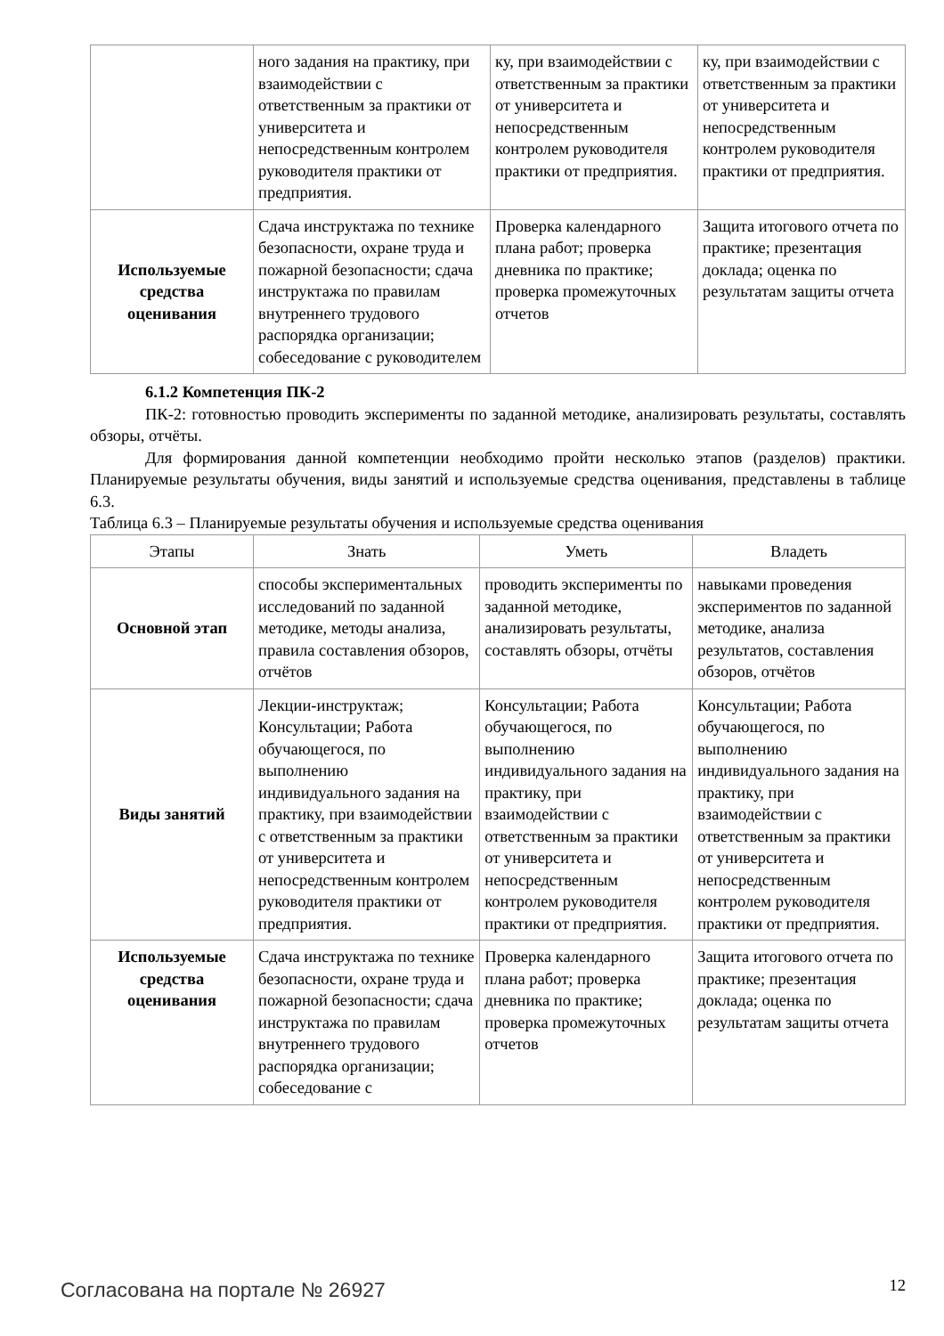| | ного задания на практику, при взаимодействии с ответственным за практики от университета и непосредственным контролем руководителя практики от предприятия. | ку, при взаимодействии с ответственным за практики от университета и непосредственным контролем руководителя практики от предприятия. | ку, при взаимодействии с ответственным за практики от университета и непосредственным контролем руководителя практики от предприятия. |
| Используемые средства оценивания | Сдача инструктажа по технике безопасности, охране труда и пожарной безопасности; сдача инструктажа по правилам внутреннего трудового распорядка организации; собеседование с руководителем | Проверка календарного плана работ; проверка дневника по практике; проверка промежуточных отчетов | Защита итогового отчета по практике; презентация доклада; оценка по результатам защиты отчета |
6.1.2 Компетенция ПК-2
ПК-2: готовностью проводить эксперименты по заданной методике, анализировать результаты, составлять обзоры, отчёты.
Для формирования данной компетенции необходимо пройти несколько этапов (разделов) практики. Планируемые результаты обучения, виды занятий и используемые средства оценивания, представлены в таблице 6.3.
Таблица 6.3 – Планируемые результаты обучения и используемые средства оценивания
| Этапы | Знать | Уметь | Владеть |
| --- | --- | --- | --- |
| Основной этап | способы экспериментальных исследований по заданной методике, методы анализа, правила составления обзоров, отчётов | проводить эксперименты по заданной методике, анализировать результаты, составлять обзоры, отчёты | навыками проведения экспериментов по заданной методике, анализа результатов, составления обзоров, отчётов |
| Виды занятий | Лекции-инструктаж; Консультации; Работа обучающегося, по выполнению индивидуального задания на практику, при взаимодействии с ответственным за практики от университета и непосредственным контролем руководителя практики от предприятия. | Консультации; Работа обучающегося, по выполнению индивидуального задания на практику, при взаимодействии с ответственным за практики от университета и непосредственным контролем руководителя практики от предприятия. | Консультации; Работа обучающегося, по выполнению индивидуального задания на практику, при взаимодействии с ответственным за практики от университета и непосредственным контролем руководителя практики от предприятия. |
| Используемые средства оценивания | Сдача инструктажа по технике безопасности, охране труда и пожарной безопасности; сдача инструктажа по правилам внутреннего трудового распорядка организации; собеседование с | Проверка календарного плана работ; проверка дневника по практике; проверка промежуточных отчетов | Защита итогового отчета по практике; презентация доклада; оценка по результатам защиты отчета |
Согласована на портале № 26927 12